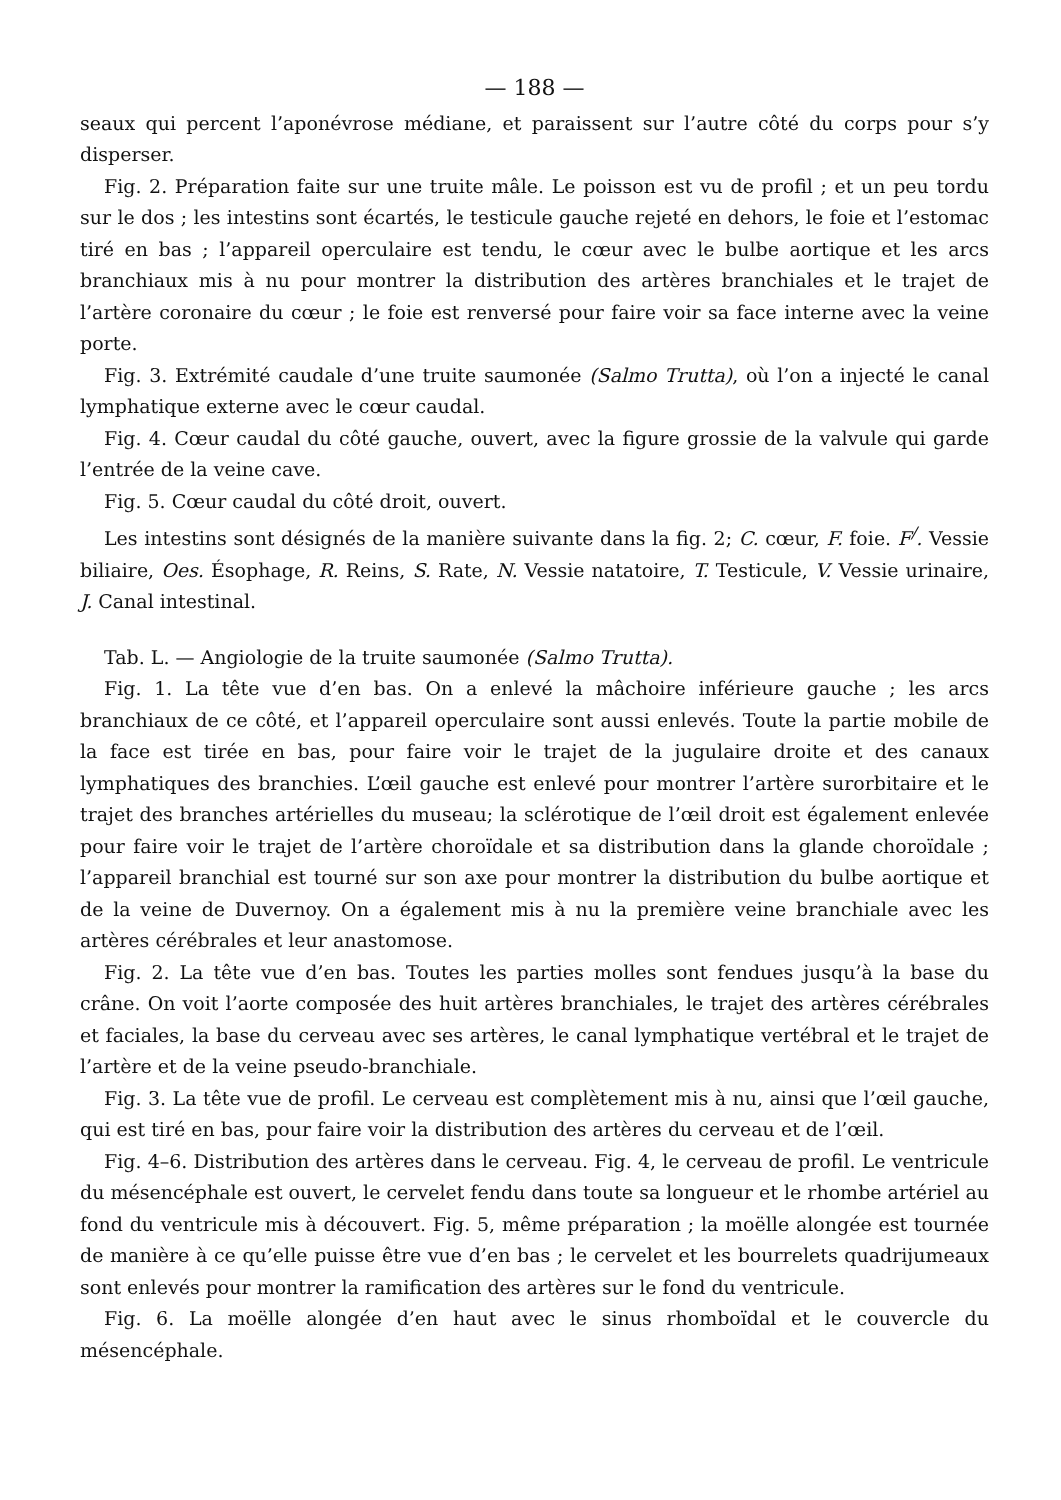— 188 —
seaux qui percent l’aponévrose médiane, et paraissent sur l’autre côté du corps pour s’y disperser.
Fig. 2. Préparation faite sur une truite mâle. Le poisson est vu de profil ; et un peu tordu sur le dos ; les intestins sont écartés, le testicule gauche rejeté en dehors, le foie et l’estomac tiré en bas ; l’appareil operculaire est tendu, le cœur avec le bulbe aortique et les arcs branchiaux mis à nu pour montrer la distribution des artères branchiales et le trajet de l’artère coronaire du cœur ; le foie est renversé pour faire voir sa face interne avec la veine porte.
Fig. 3. Extrémité caudale d’une truite saumonée (Salmo Trutta), où l’on a injecté le canal lymphatique externe avec le cœur caudal.
Fig. 4. Cœur caudal du côté gauche, ouvert, avec la figure grossie de la valvule qui garde l’entrée de la veine cave.
Fig. 5. Cœur caudal du côté droit, ouvert.
Les intestins sont désignés de la manière suivante dans la fig. 2; C. cœur, F. foie. F<sup>/</sup>. Vessie biliaire, Oes. Ésophage, R. Reins, S. Rate, N. Vessie natatoire, T. Testicule, V. Vessie urinaire, J. Canal intestinal.
Tab. L. — Angiologie de la truite saumonée (Salmo Trutta).
Fig. 1. La tête vue d’en bas. On a enlevé la mâchoire inférieure gauche ; les arcs branchiaux de ce côté, et l’appareil operculaire sont aussi enlevés. Toute la partie mobile de la face est tirée en bas, pour faire voir le trajet de la jugulaire droite et des canaux lymphatiques des branchies. L’œil gauche est enlevé pour montrer l’artère surorbitaire et le trajet des branches artérielles du museau; la sclérotique de l’œil droit est également enlevée pour faire voir le trajet de l’artère choroïdale et sa distribution dans la glande choroïdale ; l’appareil branchial est tourné sur son axe pour montrer la distribution du bulbe aortique et de la veine de Duvernoy. On a également mis à nu la première veine branchiale avec les artères cérébrales et leur anastomose.
Fig. 2. La tête vue d’en bas. Toutes les parties molles sont fendues jusqu’à la base du crâne. On voit l’aorte composée des huit artères branchiales, le trajet des artères cérébrales et faciales, la base du cerveau avec ses artères, le canal lymphatique vertébral et le trajet de l’artère et de la veine pseudo-branchiale.
Fig. 3. La tête vue de profil. Le cerveau est complètement mis à nu, ainsi que l’œil gauche, qui est tiré en bas, pour faire voir la distribution des artères du cerveau et de l’œil.
Fig. 4–6. Distribution des artères dans le cerveau. Fig. 4, le cerveau de profil. Le ventricule du mésencéphale est ouvert, le cervelet fendu dans toute sa longueur et le rhombe artériel au fond du ventricule mis à découvert. Fig. 5, même préparation ; la moëlle alongée est tournée de manière à ce qu’elle puisse être vue d’en bas ; le cervelet et les bourrelets quadrijumeaux sont enlevés pour montrer la ramification des artères sur le fond du ventricule.
Fig. 6. La moëlle alongée d’en haut avec le sinus rhomboïdal et le couvercle du mésencéphale.